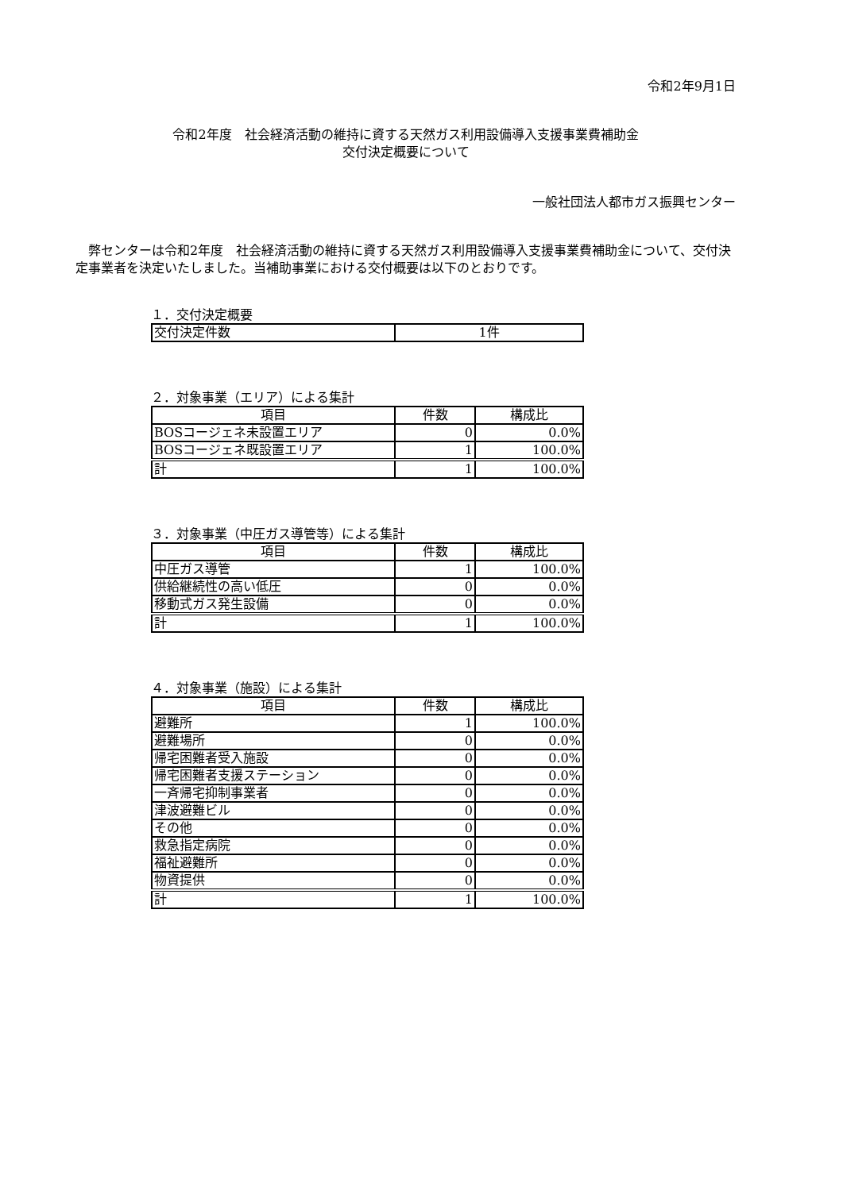令和2年9月1日
令和2年度　社会経済活動の維持に資する天然ガス利用設備導入支援事業費補助金
交付決定概要について
一般社団法人都市ガス振興センター
弊センターは令和2年度　社会経済活動の維持に資する天然ガス利用設備導入支援事業費補助金について、交付決定事業者を決定いたしました。当補助事業における交付概要は以下のとおりです。
１．交付決定概要
| 交付決定件数 | 1件 |
２．対象事業（エリア）による集計
| 項目 | 件数 | 構成比 |
| --- | --- | --- |
| BOSコージェネ未設置エリア | 0 | 0.0% |
| BOSコージェネ既設置エリア | 1 | 100.0% |
| 計 | 1 | 100.0% |
３．対象事業（中圧ガス導管等）による集計
| 項目 | 件数 | 構成比 |
| --- | --- | --- |
| 中圧ガス導管 | 1 | 100.0% |
| 供給継続性の高い低圧 | 0 | 0.0% |
| 移動式ガス発生設備 | 0 | 0.0% |
| 計 | 1 | 100.0% |
４．対象事業（施設）による集計
| 項目 | 件数 | 構成比 |
| --- | --- | --- |
| 避難所 | 1 | 100.0% |
| 避難場所 | 0 | 0.0% |
| 帰宅困難者受入施設 | 0 | 0.0% |
| 帰宅困難者支援ステーション | 0 | 0.0% |
| 一斉帰宅抑制事業者 | 0 | 0.0% |
| 津波避難ビル | 0 | 0.0% |
| その他 | 0 | 0.0% |
| 救急指定病院 | 0 | 0.0% |
| 福祉避難所 | 0 | 0.0% |
| 物資提供 | 0 | 0.0% |
| 計 | 1 | 100.0% |